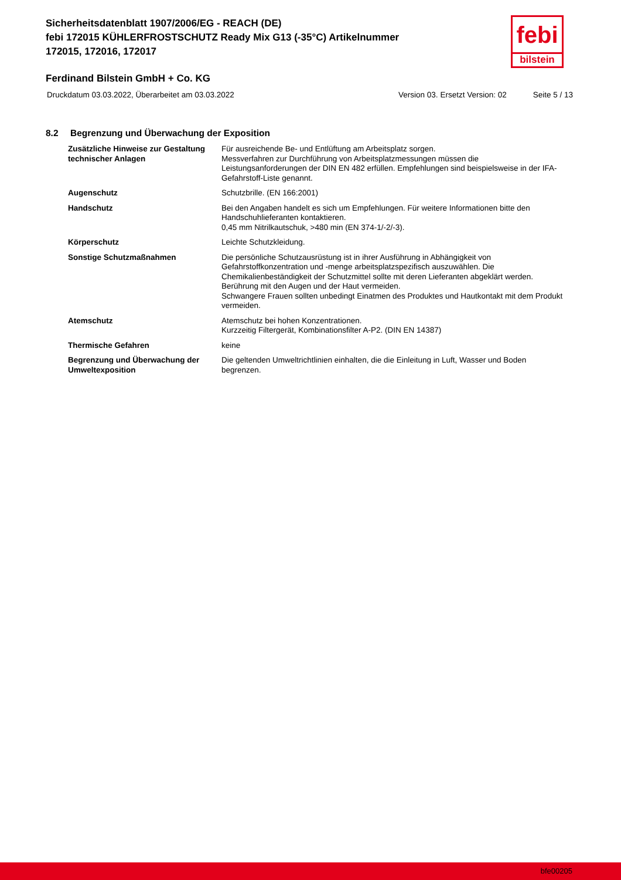Sicherheitsdatenblatt 1907/2006/EG - REACH (DE)
febi 172015 KÜHLERFROSTSCHUTZ Ready Mix G13 (-35°C) Artikelnummer 172015, 172016, 172017
febi
bilstein
Ferdinand Bilstein GmbH + Co. KG
Druckdatum 03.03.2022, Überarbeitet am 03.03.2022 Version 03. Ersetzt Version: 02 Seite 5 / 13
8.2 Begrenzung und Überwachung der Exposition
| Zusätzliche Hinweise zur Gestaltung technischer Anlagen | Für ausreichende Be- und Entlüftung am Arbeitsplatz sorgen. Messverfahren zur Durchführung von Arbeitsplatzmessungen müssen die Leistungsanforderungen der DIN EN 482 erfüllen. Empfehlungen sind beispielsweise in der IFA-Gefahrstoff-Liste genannt. |
| Augenschutz | Schutzbrille. (EN 166:2001) |
| Handschutz | Bei den Angaben handelt es sich um Empfehlungen. Für weitere Informationen bitte den Handschuhlieferanten kontaktieren. 0,45 mm Nitrilkautschuk, >480 min (EN 374-1/-2/-3). |
| Körperschutz | Leichte Schutzkleidung. |
| Sonstige Schutzmaßnahmen | Die persönliche Schutzausrüstung ist in ihrer Ausführung in Abhängigkeit von Gefahrstoffkonzentration und -menge arbeitsplatzspezifisch auszuwählen. Die Chemikalienbeständigkeit der Schutzmittel sollte mit deren Lieferanten abgeklärt werden. Berührung mit den Augen und der Haut vermeiden. Schwangere Frauen sollten unbedingt Einatmen des Produktes und Hautkontakt mit dem Produkt vermeiden. |
| Atemschutz | Atemschutz bei hohen Konzentrationen. Kurzzeitig Filtergerät, Kombinationsfilter A-P2. (DIN EN 14387) |
| Thermische Gefahren | keine |
| Begrenzung und Überwachung der Umweltexposition | Die geltenden Umweltrichtlinien einhalten, die die Einleitung in Luft, Wasser und Boden begrenzen. |
bfe00205